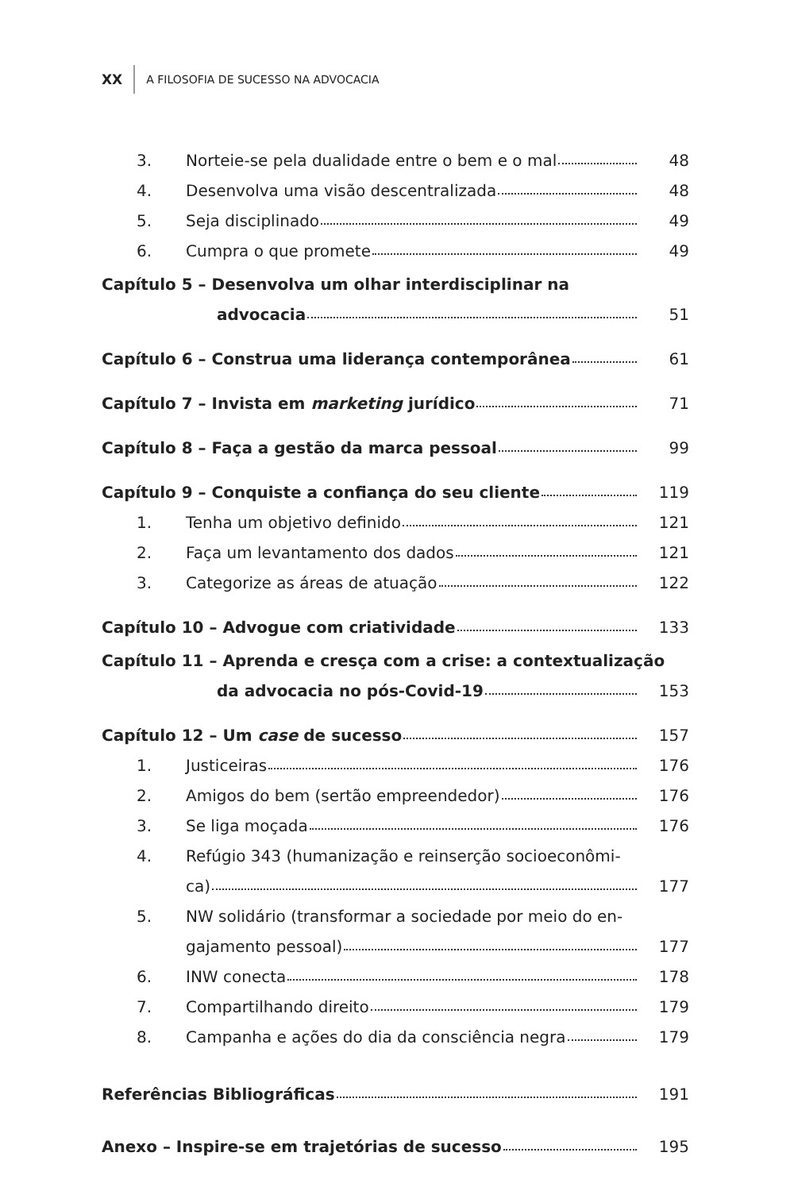XX
A FILOSOFIA DE SUCESSO NA ADVOCACIA
3. Norteie-se pela dualidade entre o bem e o mal 48
4. Desenvolva uma visão descentralizada 48
5. Seja disciplinado 49
6. Cumpra o que promete 49
Capítulo 5 – Desenvolva um olhar interdisciplinar na
advocacia 51
Capítulo 6 – Construa uma liderança contemporânea 61
Capítulo 7 – Invista em marketing jurídico 71
Capítulo 8 – Faça a gestão da marca pessoal 99
Capítulo 9 – Conquiste a confiança do seu cliente 119
1. Tenha um objetivo definido 121
2. Faça um levantamento dos dados 121
3. Categorize as áreas de atuação 122
Capítulo 10 – Advogue com criatividade 133
Capítulo 11 – Aprenda e cresça com a crise: a contextualização
da advocacia no pós-Covid-19 153
Capítulo 12 – Um case de sucesso 157
1. Justiceiras 176
2. Amigos do bem (sertão empreendedor) 176
3. Se liga moçada 176
4. Refúgio 343 (humanização e reinserção socioeconômi-
ca) 177
5. NW solidário (transformar a sociedade por meio do en-
gajamento pessoal) 177
6. INW conecta 178
7. Compartilhando direito 179
8. Campanha e ações do dia da consciência negra 179
Referências Bibliográficas 191
Anexo – Inspire-se em trajetórias de sucesso 195